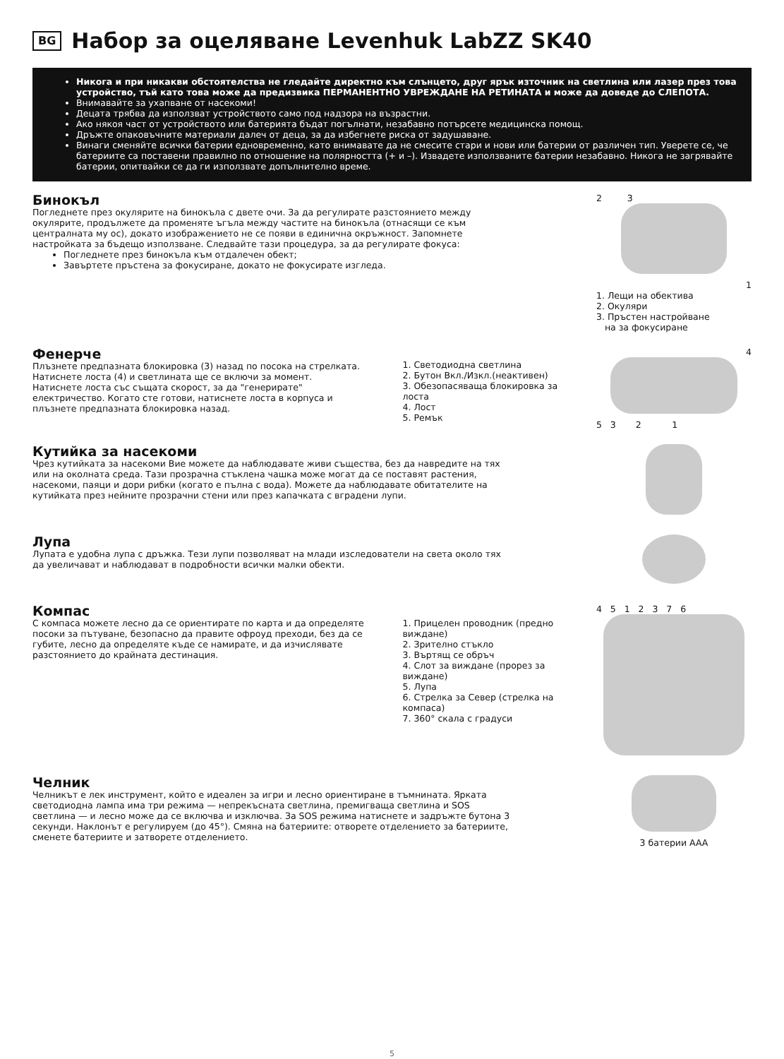BG Набор за оцеляване Levenhuk LabZZ SK40
Никога и при никакви обстоятелства не гледайте директно към слънцето, друг ярък източник на светлина или лазер през това устройство, тъй като това може да предизвика ПЕРМАНЕНТНО УВРЕЖДАНЕ НА РЕТИНАТА и може да доведе до СЛЕПОТА.
Внимавайте за ухапване от насекоми!
Децата трябва да използват устройството само под надзора на възрастни.
Ако някоя част от устройството или батерията бъдат погълнати, незабавно потърсете медицинска помощ.
Дръжте опаковъчните материали далеч от деца, за да избегнете риска от задушаване.
Винаги сменяйте всички батерии едновременно, като внимавате да не смесите стари и нови или батерии от различен тип. Уверете се, че батериите са поставени правилно по отношение на полярността (+ и –). Извадете използваните батерии незабавно. Никога не загрявайте батерии, опитвайки се да ги използвате допълнително време.
Бинокъл
Погледнете през окулярите на бинокъла с двете очи. За да регулирате разстоянието между окулярите, продължете да променяте ъгъла между частите на бинокъла (отнасящи се към централната му ос), докато изображението не се появи в единична окръжност. Запомнете настройката за бъдещо използване. Следвайте тази процедура, за да регулирате фокуса:
Погледнете през бинокъла към отдалечен обект;
Завъртете пръстена за фокусиране, докато не фокусирате изгледа.
2 3
1
1. Лещи на обектива
2. Окуляри
3. Пръстен настройване
на за фокусиране
Фенерче
Плъзнете предпазната блокировка (3) назад по посока на стрелката. Натиснете лоста (4) и светлината ще се включи за момент. Натиснете лоста със същата скорост, за да "генерирате" електричество. Когато сте готови, натиснете лоста в корпуса и плъзнете предпазната блокировка назад.
1. Светодиодна светлина
2. Бутон Вкл./Изкл.(неактивен)
3. Обезопасяваща блокировка за лоста
4. Лост
5. Ремък
4
5 3 2 1
Кутийка за насекоми
Чрез кутийката за насекоми Вие можете да наблюдавате живи същества, без да навредите на тях или на околната среда. Тази прозрачна стъклена чашка може могат да се поставят растения, насекоми, паяци и дори рибки (когато е пълна с вода). Можете да наблюдавате обитателите на кутийката през нейните прозрачни стени или през капачката с вградени лупи.
Лупа
Лупата е удобна лупа с дръжка. Тези лупи позволяват на млади изследователи на света около тях да увеличават и наблюдават в подробности всички малки обекти.
Компас
С компаса можете лесно да се ориентирате по карта и да определяте посоки за пътуване, безопасно да правите офроуд преходи, без да се губите, лесно да определяте къде се намирате, и да изчислявате разстоянието до крайната дестинация.
1. Прицелен проводник (предно виждане)
2. Зрително стъкло
3. Въртящ се обръч
4. Слот за виждане (прорез за виждане)
5. Лупа
6. Стрелка за Север (стрелка на компаса)
7. 360° скала с градуси
4 5 1 2 3 7 6
Челник
Челникът е лек инструмент, който е идеален за игри и лесно ориентиране в тъмнината. Ярката светодиодна лампа има три режима — непрекъсната светлина, премигваща светлина и SOS светлина — и лесно може да се включва и изключва. За SOS режима натиснете и задръжте бутона 3 секунди. Наклонът е регулируем (до 45°). Смяна на батериите: отворете отделението за батериите, сменете батериите и затворете отделението.
3 батерии AAA
5